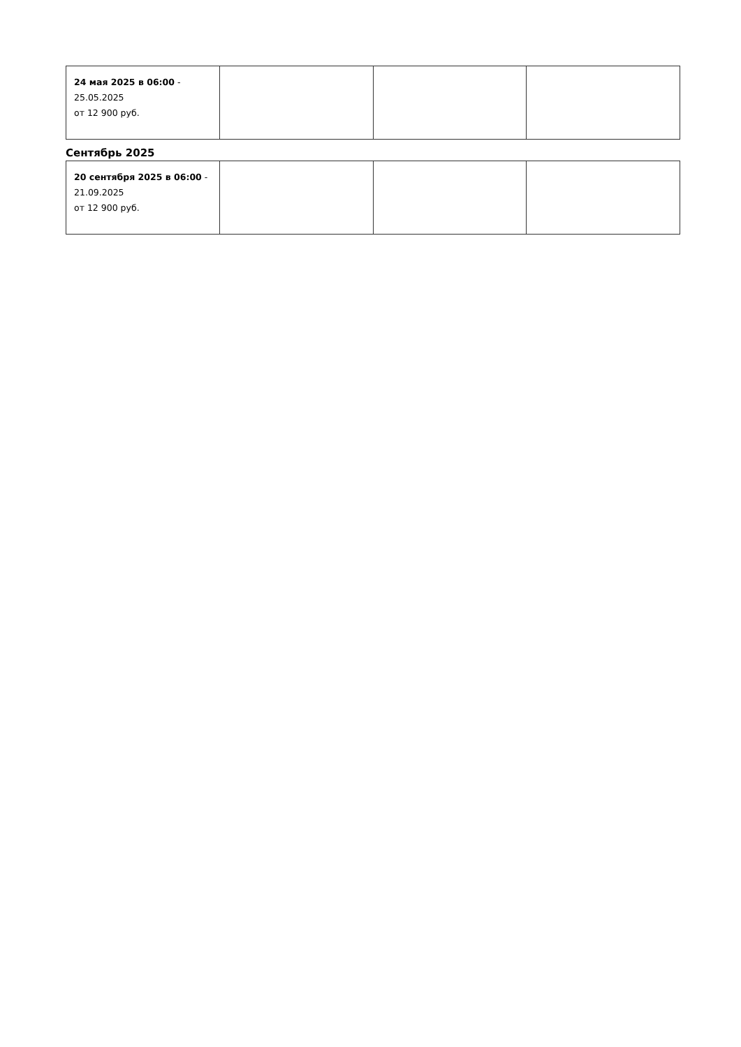| 24 мая 2025 в 06:00 - 25.05.2025 от 12 900 руб. | | | |
Сентябрь 2025
| 20 сентября 2025 в 06:00 - 21.09.2025 от 12 900 руб. | | | |